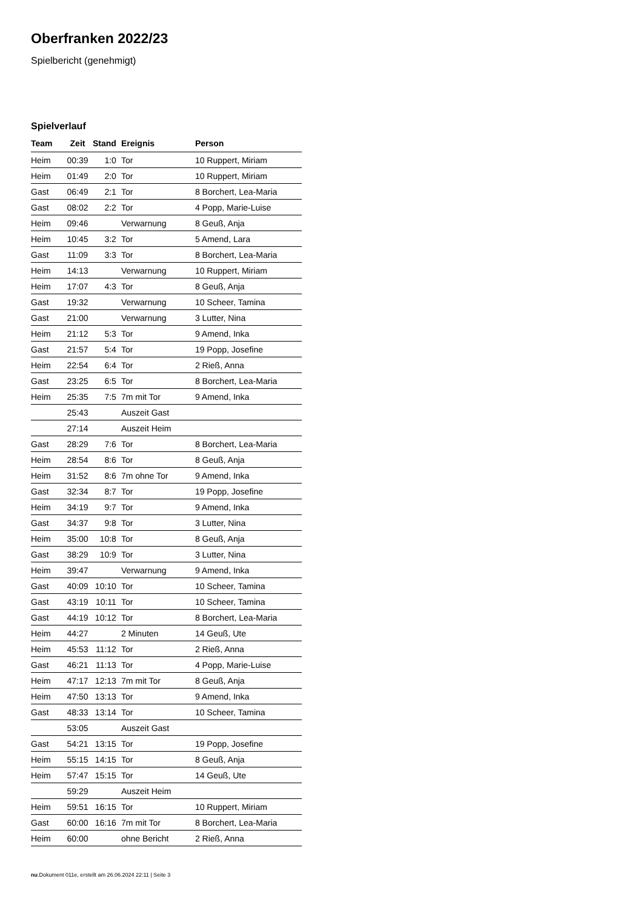Oberfranken 2022/23
Spielbericht (genehmigt)
Spielverlauf
| Team | Zeit | Stand | Ereignis | Person |
| --- | --- | --- | --- | --- |
| Heim | 00:39 | 1:0 | Tor | 10 Ruppert, Miriam |
| Heim | 01:49 | 2:0 | Tor | 10 Ruppert, Miriam |
| Gast | 06:49 | 2:1 | Tor | 8 Borchert, Lea-Maria |
| Gast | 08:02 | 2:2 | Tor | 4 Popp, Marie-Luise |
| Heim | 09:46 | | Verwarnung | 8 Geuß, Anja |
| Heim | 10:45 | 3:2 | Tor | 5 Amend, Lara |
| Gast | 11:09 | 3:3 | Tor | 8 Borchert, Lea-Maria |
| Heim | 14:13 | | Verwarnung | 10 Ruppert, Miriam |
| Heim | 17:07 | 4:3 | Tor | 8 Geuß, Anja |
| Gast | 19:32 | | Verwarnung | 10 Scheer, Tamina |
| Gast | 21:00 | | Verwarnung | 3 Lutter, Nina |
| Heim | 21:12 | 5:3 | Tor | 9 Amend, Inka |
| Gast | 21:57 | 5:4 | Tor | 19 Popp, Josefine |
| Heim | 22:54 | 6:4 | Tor | 2 Rieß, Anna |
| Gast | 23:25 | 6:5 | Tor | 8 Borchert, Lea-Maria |
| Heim | 25:35 | 7:5 | 7m mit Tor | 9 Amend, Inka |
| | 25:43 | | Auszeit Gast | |
| | 27:14 | | Auszeit Heim | |
| Gast | 28:29 | 7:6 | Tor | 8 Borchert, Lea-Maria |
| Heim | 28:54 | 8:6 | Tor | 8 Geuß, Anja |
| Heim | 31:52 | 8:6 | 7m ohne Tor | 9 Amend, Inka |
| Gast | 32:34 | 8:7 | Tor | 19 Popp, Josefine |
| Heim | 34:19 | 9:7 | Tor | 9 Amend, Inka |
| Gast | 34:37 | 9:8 | Tor | 3 Lutter, Nina |
| Heim | 35:00 | 10:8 | Tor | 8 Geuß, Anja |
| Gast | 38:29 | 10:9 | Tor | 3 Lutter, Nina |
| Heim | 39:47 | | Verwarnung | 9 Amend, Inka |
| Gast | 40:09 | 10:10 | Tor | 10 Scheer, Tamina |
| Gast | 43:19 | 10:11 | Tor | 10 Scheer, Tamina |
| Gast | 44:19 | 10:12 | Tor | 8 Borchert, Lea-Maria |
| Heim | 44:27 | | 2 Minuten | 14 Geuß, Ute |
| Heim | 45:53 | 11:12 | Tor | 2 Rieß, Anna |
| Gast | 46:21 | 11:13 | Tor | 4 Popp, Marie-Luise |
| Heim | 47:17 | 12:13 | 7m mit Tor | 8 Geuß, Anja |
| Heim | 47:50 | 13:13 | Tor | 9 Amend, Inka |
| Gast | 48:33 | 13:14 | Tor | 10 Scheer, Tamina |
| | 53:05 | | Auszeit Gast | |
| Gast | 54:21 | 13:15 | Tor | 19 Popp, Josefine |
| Heim | 55:15 | 14:15 | Tor | 8 Geuß, Anja |
| Heim | 57:47 | 15:15 | Tor | 14 Geuß, Ute |
| | 59:29 | | Auszeit Heim | |
| Heim | 59:51 | 16:15 | Tor | 10 Ruppert, Miriam |
| Gast | 60:00 | 16:16 | 7m mit Tor | 8 Borchert, Lea-Maria |
| Heim | 60:00 | | ohne Bericht | 2 Rieß, Anna |
nu.Dokument 011e, erstellt am 26.06.2024 22:11 | Seite 3